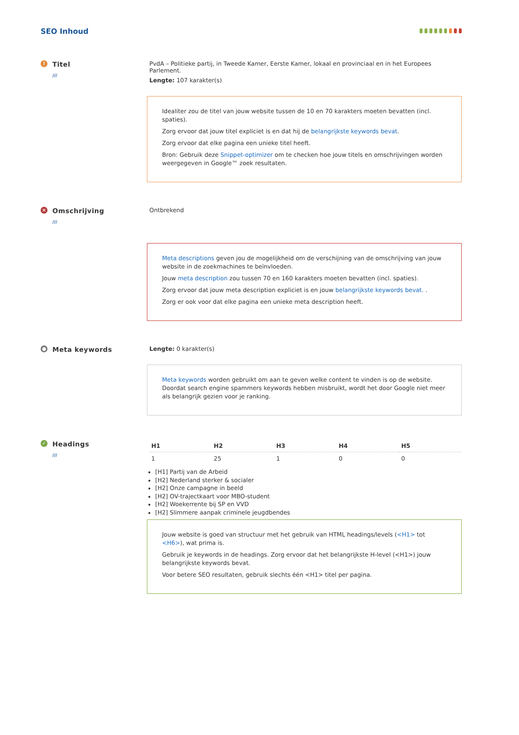SEO Inhoud
!
Titel
///
PvdA – Politieke partij, in Tweede Kamer, Eerste Kamer, lokaal en provinciaal en in het Europees Parlement.
Lengte: 107 karakter(s)
Idealiter zou de titel van jouw website tussen de 10 en 70 karakters moeten bevatten (incl. spaties).
Zorg ervoor dat jouw titel expliciet is en dat hij de belangrijkste keywords bevat.
Zorg ervoor dat elke pagina een unieke titel heeft.
Bron: Gebruik deze Snippet-optimizer om te checken hoe jouw titels en omschrijvingen worden weergegeven in Google™ zoek resultaten.
×
Omschrijving
///
Ontbrekend
Meta descriptions geven jou de mogelijkheid om de verschijning van de omschrijving van jouw website in de zoekmachines te beïnvloeden.
Jouw meta description zou tussen 70 en 160 karakters moeten bevatten (incl. spaties).
Zorg ervoor dat jouw meta description expliciet is en jouw belangrijkste keywords bevat. .
Zorg er ook voor dat elke pagina een unieke meta description heeft.
●
Meta keywords
Lengte: 0 karakter(s)
Meta keywords worden gebruikt om aan te geven welke content te vinden is op de website. Doordat search engine spammers keywords hebben misbruikt, wordt het door Google niet meer als belangrijk gezien voor je ranking.
✓
Headings
///
| H1 | H2 | H3 | H4 | H5 |
| --- | --- | --- | --- | --- |
| 1 | 25 | 1 | 0 | 0 |
[H1] Partij van de Arbeid
[H2] Nederland sterker & socialer
[H2] Onze campagne in beeld
[H2] OV-trajectkaart voor MBO-student
[H2] Woekerrente bij SP en VVD
[H2] Slimmere aanpak criminele jeugdbendes
Jouw website is goed van structuur met het gebruik van HTML headings/levels (<H1> tot <H6>), wat prima is.
Gebruik je keywords in de headings. Zorg ervoor dat het belangrijkste H-level (<H1>) jouw belangrijkste keywords bevat.
Voor betere SEO resultaten, gebruik slechts één <H1> titel per pagina.